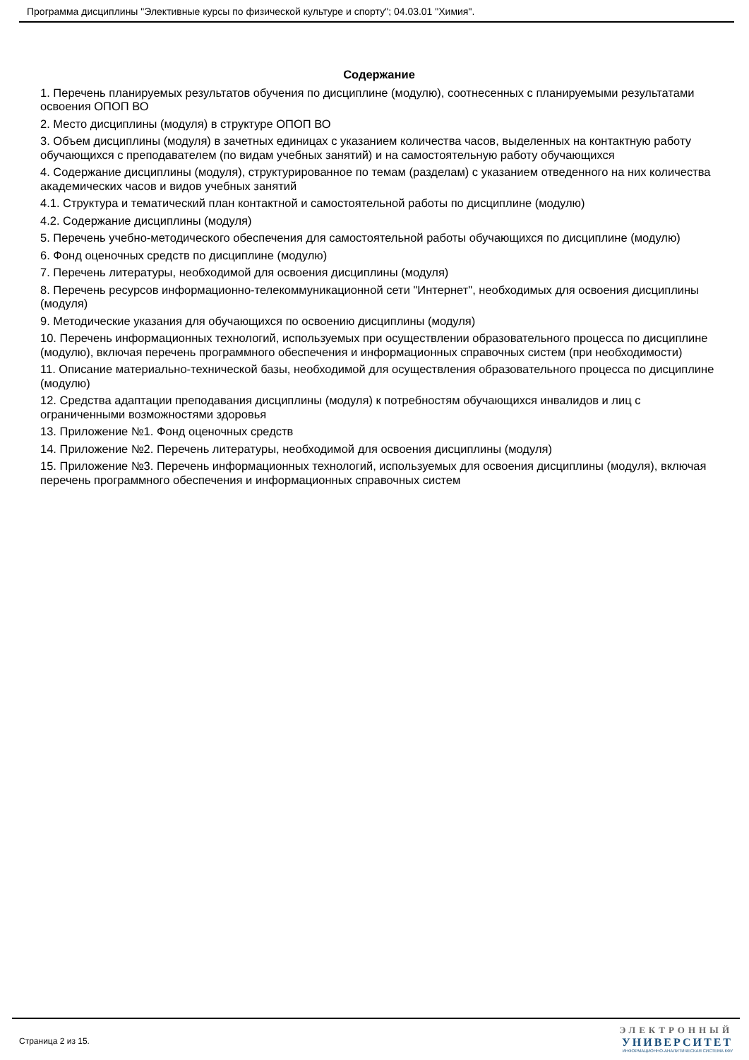Программа дисциплины "Элективные курсы по физической культуре и спорту"; 04.03.01 "Химия".
Содержание
1. Перечень планируемых результатов обучения по дисциплине (модулю), соотнесенных с планируемыми результатами освоения ОПОП ВО
2. Место дисциплины (модуля) в структуре ОПОП ВО
3. Объем дисциплины (модуля) в зачетных единицах с указанием количества часов, выделенных на контактную работу обучающихся с преподавателем (по видам учебных занятий) и на самостоятельную работу обучающихся
4. Содержание дисциплины (модуля), структурированное по темам (разделам) с указанием отведенного на них количества академических часов и видов учебных занятий
4.1. Структура и тематический план контактной и самостоятельной работы по дисциплине (модулю)
4.2. Содержание дисциплины (модуля)
5. Перечень учебно-методического обеспечения для самостоятельной работы обучающихся по дисциплине (модулю)
6. Фонд оценочных средств по дисциплине (модулю)
7. Перечень литературы, необходимой для освоения дисциплины (модуля)
8. Перечень ресурсов информационно-телекоммуникационной сети "Интернет", необходимых для освоения дисциплины (модуля)
9. Методические указания для обучающихся по освоению дисциплины (модуля)
10. Перечень информационных технологий, используемых при осуществлении образовательного процесса по дисциплине (модулю), включая перечень программного обеспечения и информационных справочных систем (при необходимости)
11. Описание материально-технической базы, необходимой для осуществления образовательного процесса по дисциплине (модулю)
12. Средства адаптации преподавания дисциплины (модуля) к потребностям обучающихся инвалидов и лиц с ограниченными возможностями здоровья
13. Приложение №1. Фонд оценочных средств
14. Приложение №2. Перечень литературы, необходимой для освоения дисциплины (модуля)
15. Приложение №3. Перечень информационных технологий, используемых для освоения дисциплины (модуля), включая перечень программного обеспечения и информационных справочных систем
Страница 2 из 15.
ЭЛЕКТРОННЫЙ
УНИВЕРСИТЕТ
ИНФОРМАЦИОННО-АНАЛИТИЧЕСКАЯ СИСТЕМА КФУ